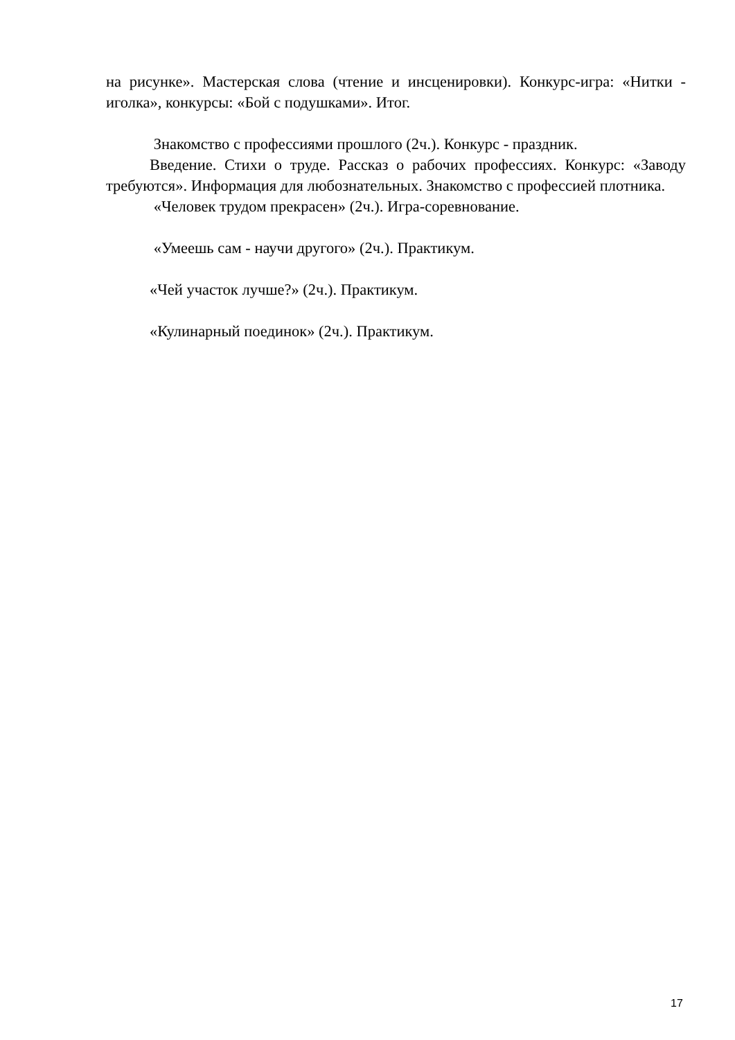на рисунке». Мастерская слова (чтение и инсценировки). Конкурс-игра: «Нитки - иголка», конкурсы: «Бой с подушками». Итог.
Знакомство с профессиями прошлого (2ч.). Конкурс - праздник.
Введение. Стихи о труде. Рассказ о рабочих профессиях. Конкурс: «Заводу требуются». Информация для любознательных. Знакомство с профессией плотника.
«Человек трудом прекрасен» (2ч.). Игра-соревнование.
«Умеешь сам - научи другого» (2ч.). Практикум.
«Чей участок лучше?» (2ч.). Практикум.
«Кулинарный поединок» (2ч.). Практикум.
17